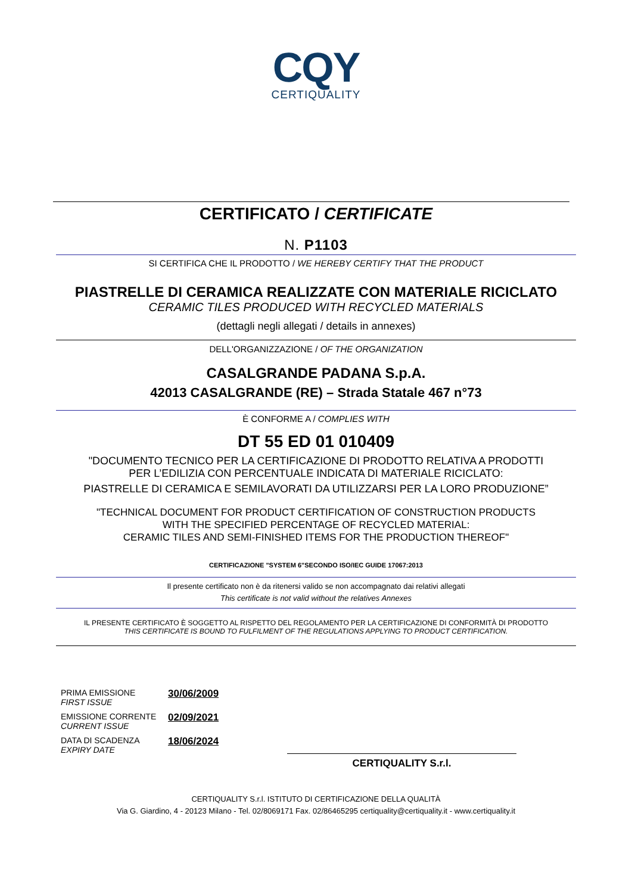CQY
CERTIQUALITY
CERTIFICATO / CERTIFICATE
N. P1103
SI CERTIFICA CHE IL PRODOTTO / WE HEREBY CERTIFY THAT THE PRODUCT
PIASTRELLE DI CERAMICA REALIZZATE CON MATERIALE RICICLATO
CERAMIC TILES PRODUCED WITH RECYCLED MATERIALS
(dettagli negli allegati / details in annexes)
DELL'ORGANIZZAZIONE / OF THE ORGANIZATION
CASALGRANDE PADANA S.p.A.
42013 CASALGRANDE (RE) – Strada Statale 467 n°73
È CONFORME A / COMPLIES WITH
DT 55 ED 01 010409
"DOCUMENTO TECNICO PER LA CERTIFICAZIONE DI PRODOTTO RELATIVA A PRODOTTI
PER L’EDILIZIA CON PERCENTUALE INDICATA DI MATERIALE RICICLATO:
PIASTRELLE DI CERAMICA E SEMILAVORATI DA UTILIZZARSI PER LA LORO PRODUZIONE”
"TECHNICAL DOCUMENT FOR PRODUCT CERTIFICATION OF CONSTRUCTION PRODUCTS
WITH THE SPECIFIED PERCENTAGE OF RECYCLED MATERIAL:
CERAMIC TILES AND SEMI-FINISHED ITEMS FOR THE PRODUCTION THEREOF"
CERTIFICAZIONE "SYSTEM 6"SECONDO ISO/IEC GUIDE 17067:2013
Il presente certificato non è da ritenersi valido se non accompagnato dai relativi allegati
This certificate is not valid without the relatives Annexes
IL PRESENTE CERTIFICATO È SOGGETTO AL RISPETTO DEL REGOLAMENTO PER LA CERTIFICAZIONE DI CONFORMITÀ DI PRODOTTO
THIS CERTIFICATE IS BOUND TO FULFILMENT OF THE REGULATIONS APPLYING TO PRODUCT CERTIFICATION.
PRIMA EMISSIONE
FIRST ISSUE
30/06/2009
EMISSIONE CORRENTE
CURRENT ISSUE
02/09/2021
DATA DI SCADENZA
EXPIRY DATE
18/06/2024
CERTIQUALITY S.r.l.
CERTIQUALITY S.r.l. ISTITUTO DI CERTIFICAZIONE DELLA QUALITÀ
Via G. Giardino, 4 - 20123 Milano - Tel. 02/8069171 Fax. 02/86465295 certiquality@certiquality.it - www.certiquality.it